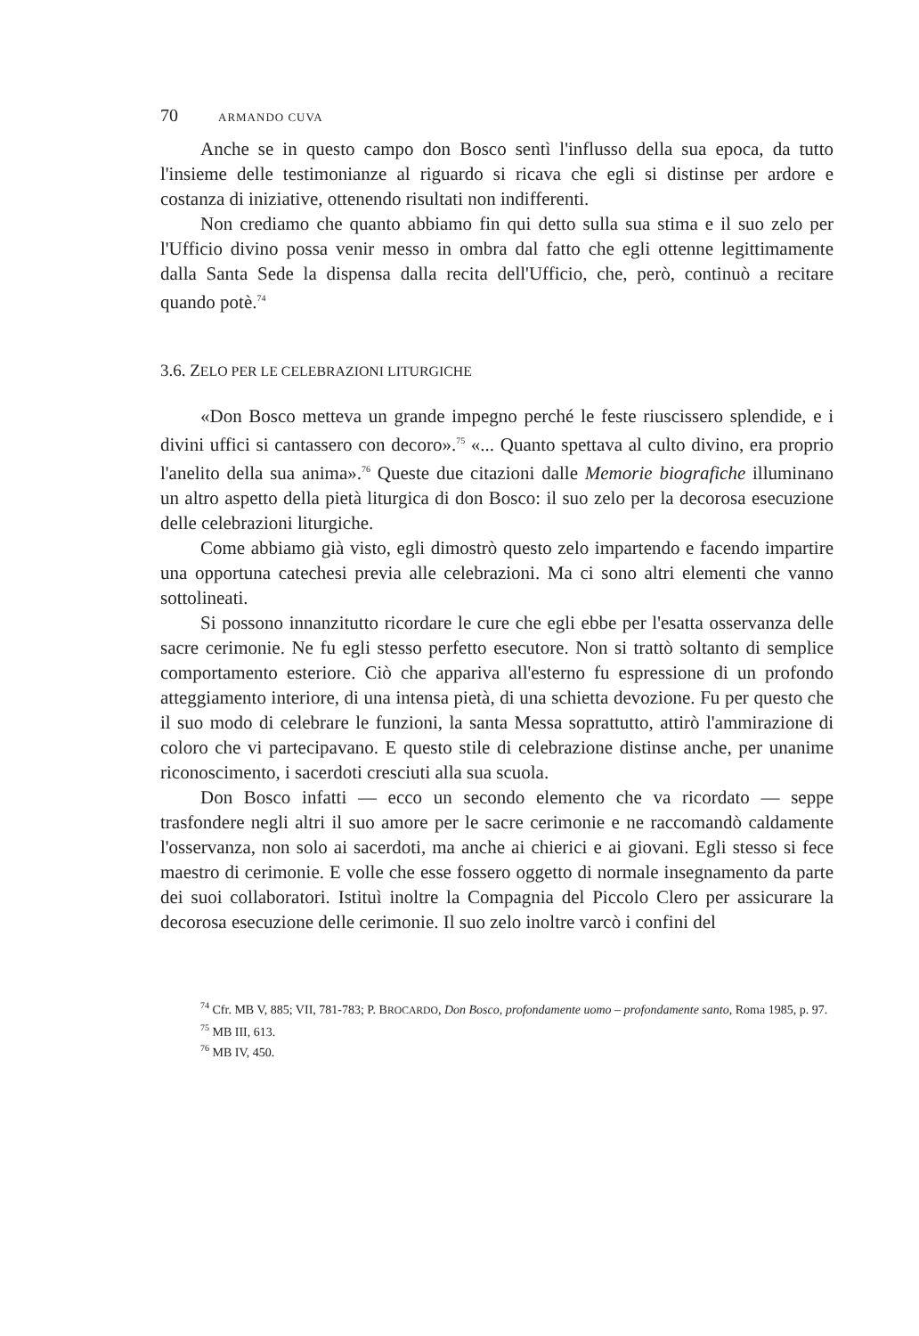70 ARMANDO CUVA
Anche se in questo campo don Bosco sentì l'influsso della sua epoca, da tutto l'insieme delle testimonianze al riguardo si ricava che egli si distinse per ardore e costanza di iniziative, ottenendo risultati non indifferenti.
Non crediamo che quanto abbiamo fin qui detto sulla sua stima e il suo zelo per l'Ufficio divino possa venir messo in ombra dal fatto che egli ottenne legittimamente dalla Santa Sede la dispensa dalla recita dell'Ufficio, che, però, continuò a recitare quando potè.<sup>74</sup>
3.6. ZELO PER LE CELEBRAZIONI LITURGICHE
«Don Bosco metteva un grande impegno perché le feste riuscissero splendide, e i divini uffici si cantassero con decoro».<sup>75</sup> «... Quanto spettava al culto divino, era proprio l'anelito della sua anima».<sup>76</sup> Queste due citazioni dalle Memorie biografiche illuminano un altro aspetto della pietà liturgica di don Bosco: il suo zelo per la decorosa esecuzione delle celebrazioni liturgiche.
Come abbiamo già visto, egli dimostrò questo zelo impartendo e facendo impartire una opportuna catechesi previa alle celebrazioni. Ma ci sono altri elementi che vanno sottolineati.
Si possono innanzitutto ricordare le cure che egli ebbe per l'esatta osservanza delle sacre cerimonie. Ne fu egli stesso perfetto esecutore. Non si trattò soltanto di semplice comportamento esteriore. Ciò che appariva all'esterno fu espressione di un profondo atteggiamento interiore, di una intensa pietà, di una schietta devozione. Fu per questo che il suo modo di celebrare le funzioni, la santa Messa soprattutto, attirò l'ammirazione di coloro che vi partecipavano. E questo stile di celebrazione distinse anche, per unanime riconoscimento, i sacerdoti cresciuti alla sua scuola.
Don Bosco infatti — ecco un secondo elemento che va ricordato — seppe trasfondere negli altri il suo amore per le sacre cerimonie e ne raccomandò caldamente l'osservanza, non solo ai sacerdoti, ma anche ai chierici e ai giovani. Egli stesso si fece maestro di cerimonie. E volle che esse fossero oggetto di normale insegnamento da parte dei suoi collaboratori. Istituì inoltre la Compagnia del Piccolo Clero per assicurare la decorosa esecuzione delle cerimonie. Il suo zelo inoltre varcò i confini del
<sup>74</sup> Cfr. MB V, 885; VII, 781-783; P. BROCARDO, Don Bosco, profondamente uomo – profondamente santo, Roma 1985, p. 97.
<sup>75</sup> MB III, 613.
<sup>76</sup> MB IV, 450.